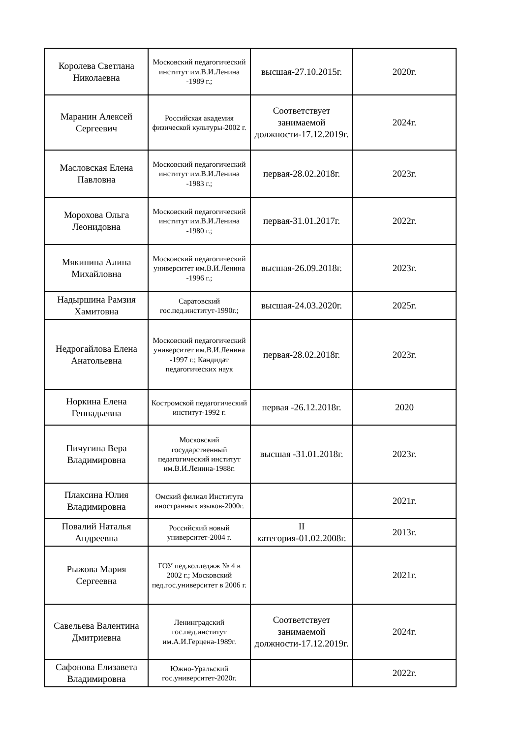| Королева Светлана Николаевна | Московский педагогический институт им.В.И.Ленина -1989 г.; | высшая-27.10.2015г. | 2020г. |
| Маранин Алексей Сергеевич | Российская академия физической культуры-2002 г. | Соответствует занимаемой должности-17.12.2019г. | 2024г. |
| Масловская Елена Павловна | Московский педагогический институт им.В.И.Ленина -1983 г.; | первая-28.02.2018г. | 2023г. |
| Морохова Ольга Леонидовна | Московский педагогический институт им.В.И.Ленина -1980 г.; | первая-31.01.2017г. | 2022г. |
| Мякинина Алина Михайловна | Московский педагогический университет им.В.И.Ленина -1996 г.; | высшая-26.09.2018г. | 2023г. |
| Надыршина Рамзия Хамитовна | Саратовский гос.пед.институт-1990г.; | высшая-24.03.2020г. | 2025г. |
| Недрогайлова Елена Анатольевна | Московский педагогический университет им.В.И.Ленина -1997 г.; Кандидат педагогических наук | первая-28.02.2018г. | 2023г. |
| Норкина Елена Геннадьевна | Костромской педагогический институт-1992 г. | первая -26.12.2018г. | 2020 |
| Пичугина Вера Владимировна | Московский государственный педагогический институт им.В.И.Ленина-1988г. | высшая -31.01.2018г. | 2023г. |
| Плаксина Юлия Владимировна | Омский филиал Института иностранных языков-2000г. | | 2021г. |
| Повалий Наталья Андреевна | Российский новый университет-2004 г. | II категория-01.02.2008г. | 2013г. |
| Рыжова Мария Сергеевна | ГОУ пед.колледжж № 4 в 2002 г.; Московский пед.гос.университет в 2006 г. | | 2021г. |
| Савельева Валентина Дмитриевна | Ленинградский гос.пед.институт им.А.И.Герцена-1989г. | Соответствует занимаемой должности-17.12.2019г. | 2024г. |
| Сафонова Елизавета Владимировна | Южно-Уральский гос.университет-2020г. | | 2022г. |